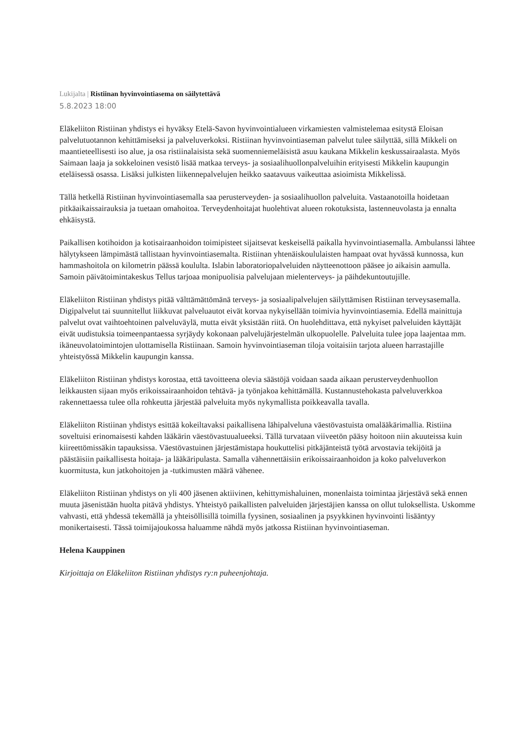Lukijalta | Ristiinan hyvinvointiasema on säilytettävä
5.8.2023 18:00
Eläkeliiton Ristiinan yhdistys ei hyväksy Etelä-Savon hyvinvointialueen virkamiesten valmistelemaa esitystä Eloisan palvelutuotannon kehittämiseksi ja palveluverkoksi. Ristiinan hyvinvointiaseman palvelut tulee säilyttää, sillä Mikkeli on maantieteellisesti iso alue, ja osa ristiinalaisista sekä suomenniemeläisistä asuu kaukana Mikkelin keskussairaalasta. Myös Saimaan laaja ja sokkeloinen vesistö lisää matkaa terveys- ja sosiaalihuollonpalveluihin erityisesti Mikkelin kaupungin eteläisessä osassa. Lisäksi julkisten liikennepalvelujen heikko saatavuus vaikeuttaa asioimista Mikkelissä.
Tällä hetkellä Ristiinan hyvinvointiasemalla saa perusterveyden- ja sosiaalihuollon palveluita. Vastaanotoilla hoidetaan pitkäaikaissairauksia ja tuetaan omahoitoa. Terveydenhoitajat huolehtivat alueen rokotuksista, lastenneuvolasta ja ennalta ehkäisystä.
Paikallisen kotihoidon ja kotisairaanhoidon toimipisteet sijaitsevat keskeisellä paikalla hyvinvointiasemalla. Ambulanssi lähtee hälytykseen lämpimästä tallistaan hyvinvointiasemalta. Ristiinan yhtenäiskoululaisten hampaat ovat hyvässä kunnossa, kun hammashoitola on kilometrin päässä koululta. Islabin laboratoriopalveluiden näytteenottoon pääsee jo aikaisin aamulla. Samoin päivätoimintakeskus Tellus tarjoaa monipuolisia palvelujaan mielenterveys- ja päihdekuntoutujille.
Eläkeliiton Ristiinan yhdistys pitää välttämättömänä terveys- ja sosiaalipalvelujen säilyttämisen Ristiinan terveysasemalla. Digipalvelut tai suunnitellut liikkuvat palveluautot eivät korvaa nykyisellään toimivia hyvinvointiasemia. Edellä mainittuja palvelut ovat vaihtoehtoinen palveluväylä, mutta eivät yksistään riitä. On huolehdittava, että nykyiset palveluiden käyttäjät eivät uudistuksia toimeenpantaessa syrjäydy kokonaan palvelujärjestelmän ulkopuolelle. Palveluita tulee jopa laajentaa mm. ikäneuvolatoimintojen ulottamisella Ristiinaan. Samoin hyvinvointiaseman tiloja voitaisiin tarjota alueen harrastajille yhteistyössä Mikkelin kaupungin kanssa.
Eläkeliiton Ristiinan yhdistys korostaa, että tavoitteena olevia säästöjä voidaan saada aikaan perusterveydenhuollon leikkausten sijaan myös erikoissairaanhoidon tehtävä- ja työnjakoa kehittämällä. Kustannustehokasta palveluverkkoa rakennettaessa tulee olla rohkeutta järjestää palveluita myös nykymallista poikkeavalla tavalla.
Eläkeliiton Ristiinan yhdistys esittää kokeiltavaksi paikallisena lähipalveluna väestövastuista omalääkärimallia. Ristiina soveltuisi erinomaisesti kahden lääkärin väestövastuualueeksi. Tällä turvataan viiveetön pääsy hoitoon niin akuuteissa kuin kiireettömissäkin tapauksissa. Väestövastuinen järjestämistapa houkuttelisi pitkäjänteistä työtä arvostavia tekijöitä ja päästäisiin paikallisesta hoitaja- ja lääkäripulasta. Samalla vähennettäisiin erikoissairaanhoidon ja koko palveluverkon kuormitusta, kun jatkohoitojen ja -tutkimusten määrä vähenee.
Eläkeliiton Ristiinan yhdistys on yli 400 jäsenen aktiivinen, kehittymishaluinen, monenlaista toimintaa järjestävä sekä ennen muuta jäsenistään huolta pitävä yhdistys. Yhteistyö paikallisten palveluiden järjestäjien kanssa on ollut tuloksellista. Uskomme vahvasti, että yhdessä tekemällä ja yhteisöllisillä toimilla fyysinen, sosiaalinen ja psyykkinen hyvinvointi lisääntyy monikertaisesti. Tässä toimijajoukossa haluamme nähdä myös jatkossa Ristiinan hyvinvointiaseman.
Helena Kauppinen
Kirjoittaja on Eläkeliiton Ristiinan yhdistys ry:n puheenjohtaja.